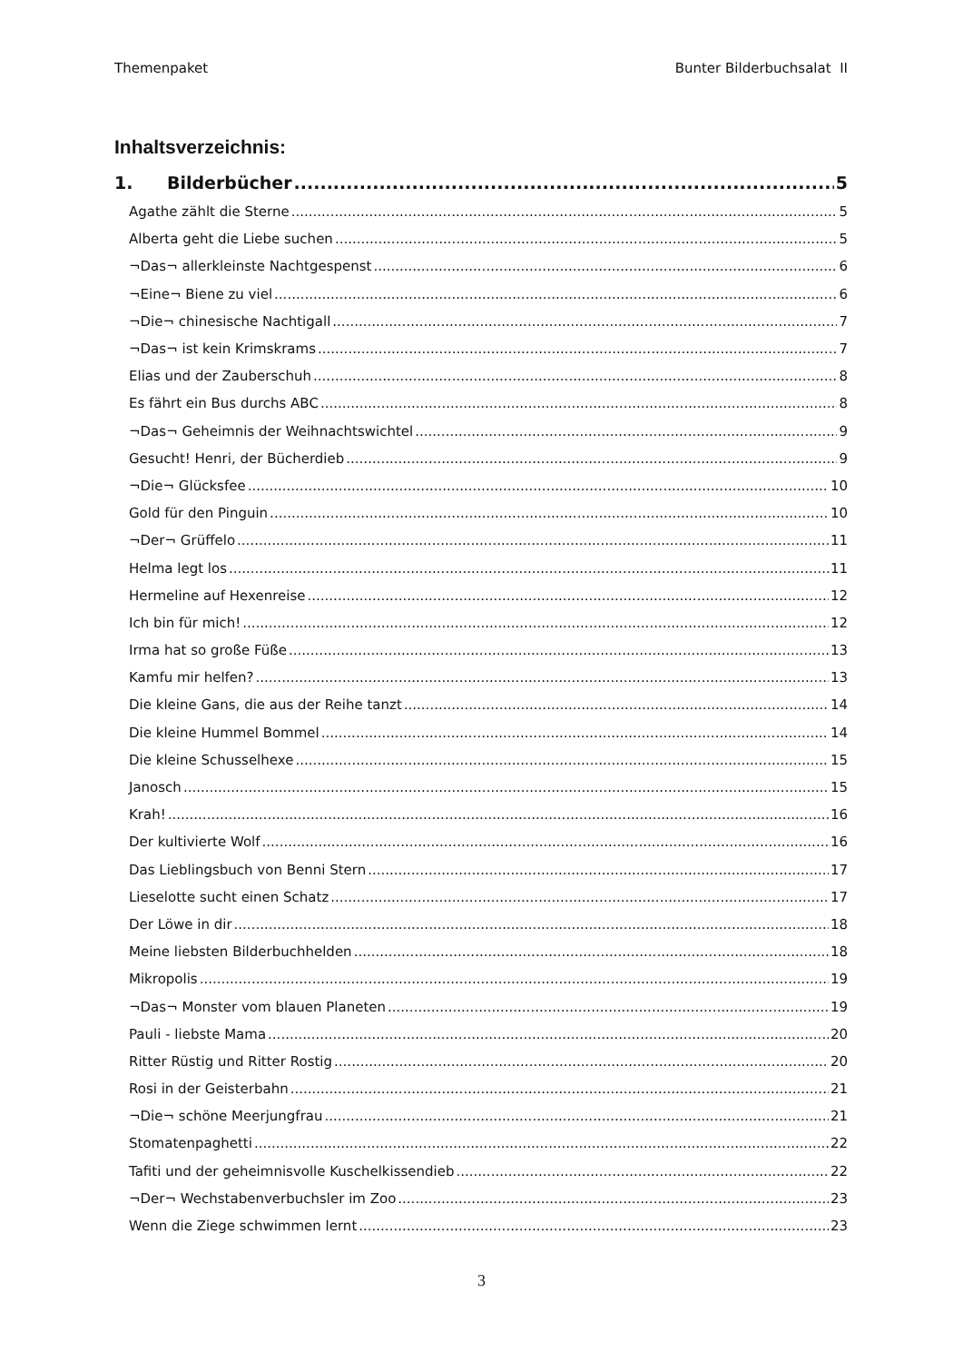Themenpaket Bunter Bilderbuchsalat II
Inhaltsverzeichnis:
1. Bilderbücher 5
Agathe zählt die Sterne 5
Alberta geht die Liebe suchen 5
¬Das¬ allerkleinste Nachtgespenst 6
¬Eine¬ Biene zu viel 6
¬Die¬ chinesische Nachtigall 7
¬Das¬ ist kein Krimskrams 7
Elias und der Zauberschuh 8
Es fährt ein Bus durchs ABC 8
¬Das¬ Geheimnis der Weihnachtswichtel 9
Gesucht! Henri, der Bücherdieb 9
¬Die¬ Glücksfee 10
Gold für den Pinguin 10
¬Der¬ Grüffelo 11
Helma legt los 11
Hermeline auf Hexenreise 12
Ich bin für mich! 12
Irma hat so große Füße 13
Kamfu mir helfen? 13
Die kleine Gans, die aus der Reihe tanzt 14
Die kleine Hummel Bommel 14
Die kleine Schusselhexe 15
Janosch 15
Krah! 16
Der kultivierte Wolf 16
Das Lieblingsbuch von Benni Stern 17
Lieselotte sucht einen Schatz 17
Der Löwe in dir 18
Meine liebsten Bilderbuchhelden 18
Mikropolis 19
¬Das¬ Monster vom blauen Planeten 19
Pauli - liebste Mama 20
Ritter Rüstig und Ritter Rostig 20
Rosi in der Geisterbahn 21
¬Die¬ schöne Meerjungfrau 21
Stomatenpaghetti 22
Tafiti und der geheimnisvolle Kuschelkissendieb 22
¬Der¬ Wechstabenverbuchsler im Zoo 23
Wenn die Ziege schwimmen lernt 23
3